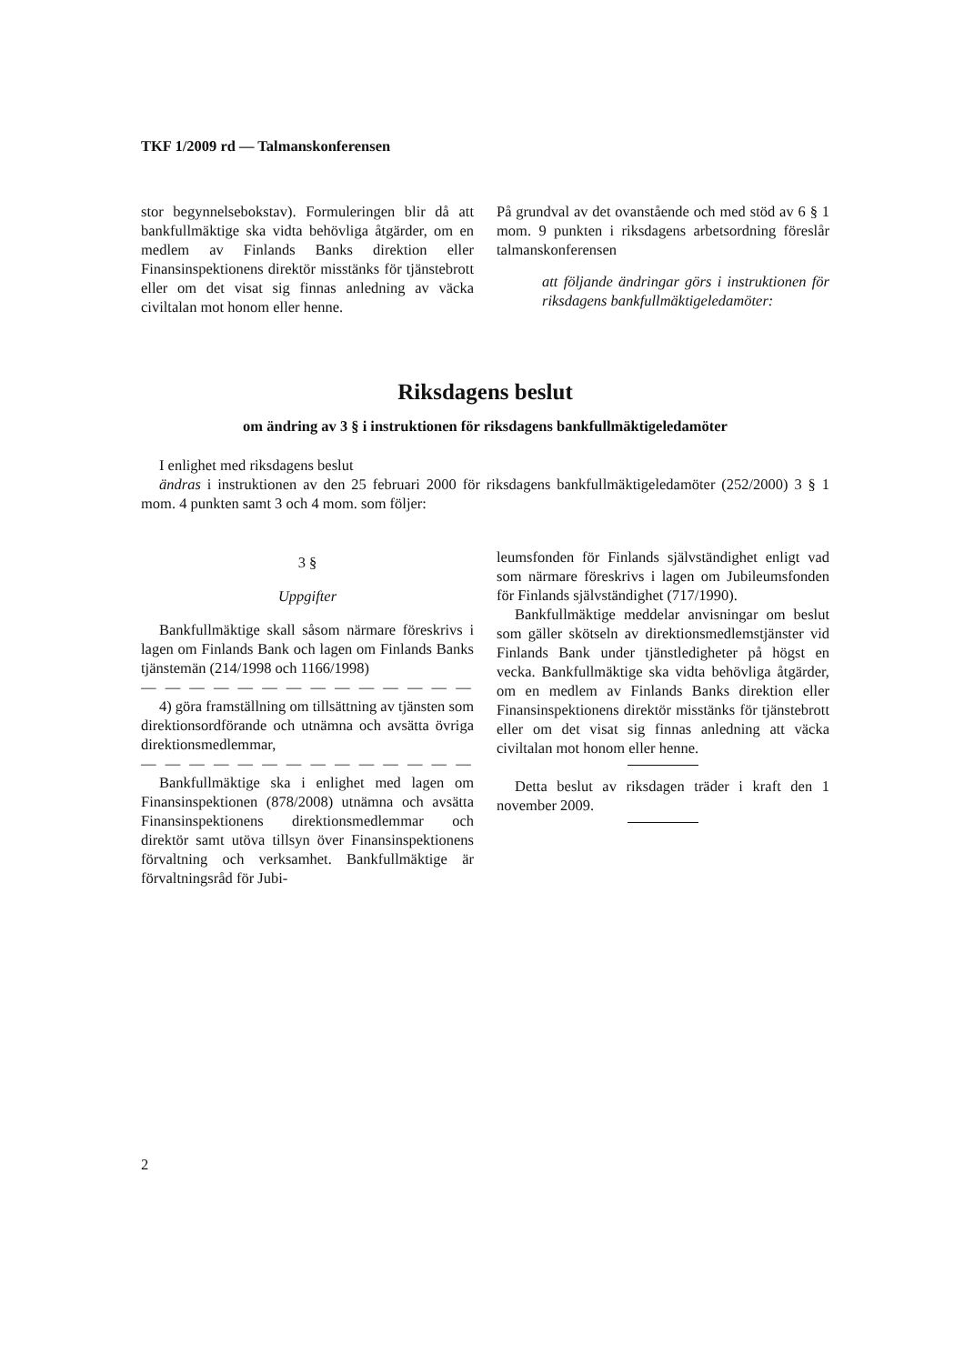TKF 1/2009 rd — Talmanskonferensen
stor begynnelsebokstav). Formuleringen blir då att bankfullmäktige ska vidta behövliga åtgärder, om en medlem av Finlands Banks direktion eller Finansinspektionens direktör misstänks för tjänstebrott eller om det visat sig finnas anledning av väcka civiltalan mot honom eller henne.
På grundval av det ovanstående och med stöd av 6 § 1 mom. 9 punkten i riksdagens arbetsordning föreslår talmanskonferensen
att följande ändringar görs i instruktionen för riksdagens bankfullmäktigeledamöter:
Riksdagens beslut
om ändring av 3 § i instruktionen för riksdagens bankfullmäktigeledamöter
I enlighet med riksdagens beslut
ändras i instruktionen av den 25 februari 2000 för riksdagens bankfullmäktigeledamöter (252/2000) 3 § 1 mom. 4 punkten samt 3 och 4 mom. som följer:
3 §
Uppgifter
Bankfullmäktige skall såsom närmare föreskrivs i lagen om Finlands Bank och lagen om Finlands Banks tjänstemän (214/1998 och 1166/1998)
— — — — — — — — — — — — — — — —
4) göra framställning om tillsättning av tjänsten som direktionsordförande och utnämna och avsätta övriga direktionsmedlemmar,
— — — — — — — — — — — — — — — —
Bankfullmäktige ska i enlighet med lagen om Finansinspektionen (878/2008) utnämna och avsätta Finansinspektionens direktionsmedlemmar och direktör samt utöva tillsyn över Finansinspektionens förvaltning och verksamhet. Bankfullmäktige är förvaltningsråd för Jubi-
leumsfonden för Finlands självständighet enligt vad som närmare föreskrivs i lagen om Jubileumsfonden för Finlands självständighet (717/1990).
Bankfullmäktige meddelar anvisningar om beslut som gäller skötseln av direktionsmedlemstjänster vid Finlands Bank under tjänstledigheter på högst en vecka. Bankfullmäktige ska vidta behövliga åtgärder, om en medlem av Finlands Banks direktion eller Finansinspektionens direktör misstänks för tjänstebrott eller om det visat sig finnas anledning att väcka civiltalan mot honom eller henne.
Detta beslut av riksdagen träder i kraft den 1 november 2009.
2